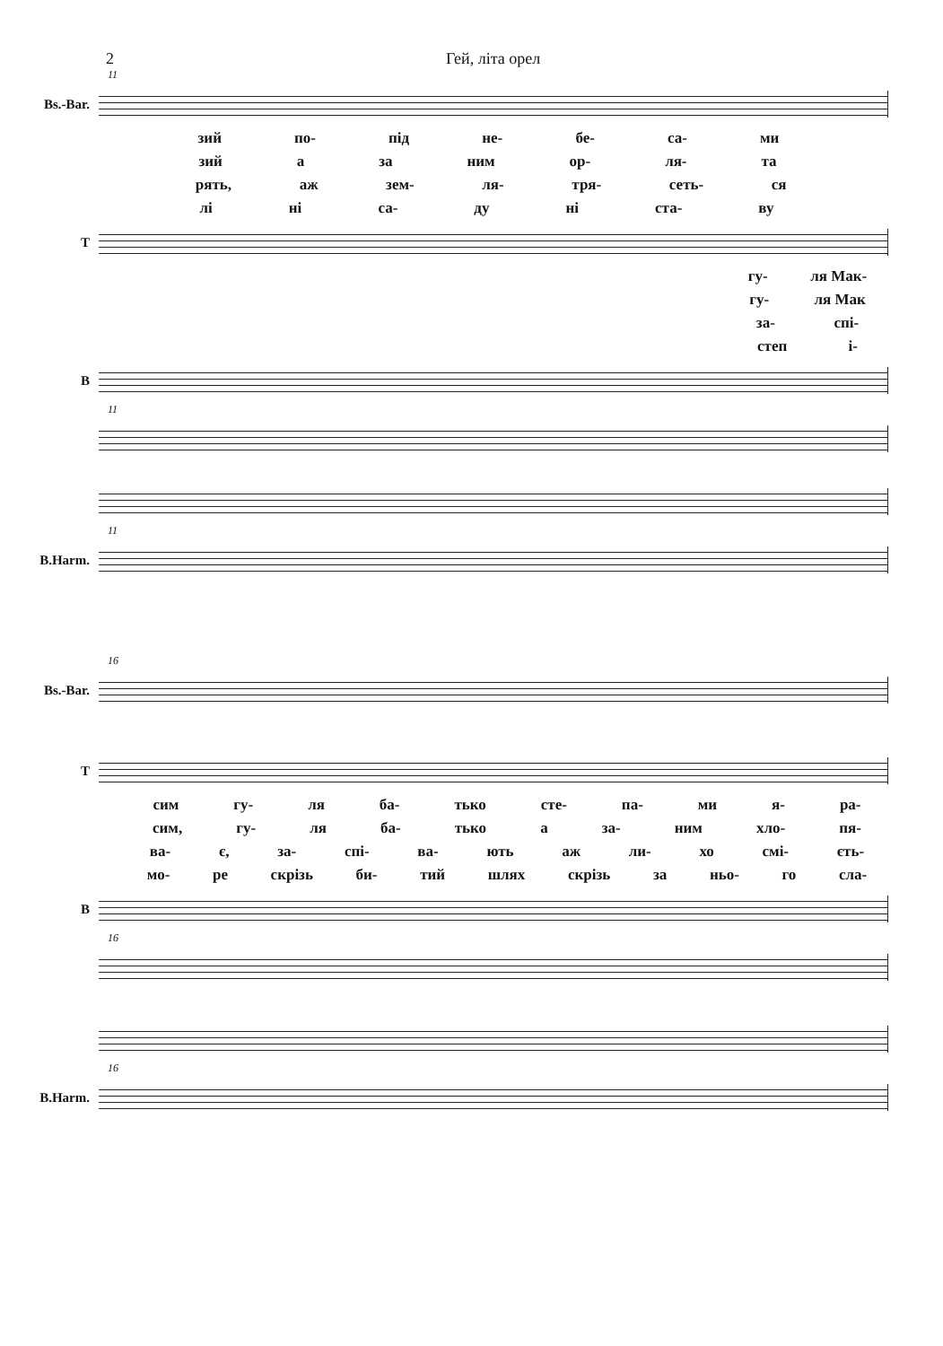2 Гей, літа орел
11
Bs.-Bar.
зий по- під не- бе- са- ми
зий а за ним ор- ля- та
рять, аж зем- ля- тря- сеть- ся
лі ні са- ду ні ста- ву
T
гу- ля Мак-
гу- ля Мак
за- спі-
степ і-
B
11
11
B.Harm.
16
Bs.-Bar.
T
сим гу- ля ба- тько сте- па- ми я- ра-
сим, гу- ля ба- тько а за- ним хло- пя-
ва- є, за- спі- ва- ють аж ли- хо смі- єть-
мо- ре скрізь би- тий шлях скрізь за ньо- го сла-
B
16
16
B.Harm.